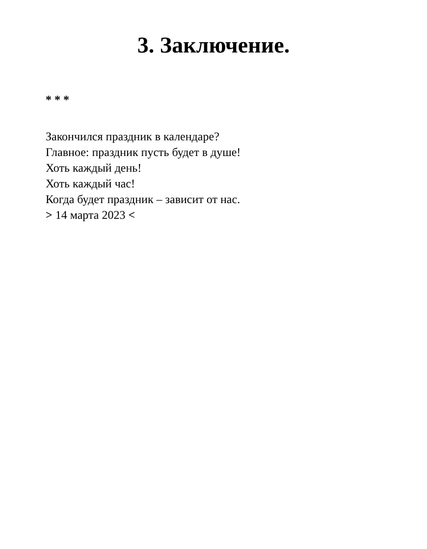3. Заключение.
* * *
Закончился праздник в календаре?
Главное: праздник пусть будет в душе!
Хоть каждый день!
Хоть каждый час!
Когда будет праздник – зависит от нас.
> 14 марта 2023 <